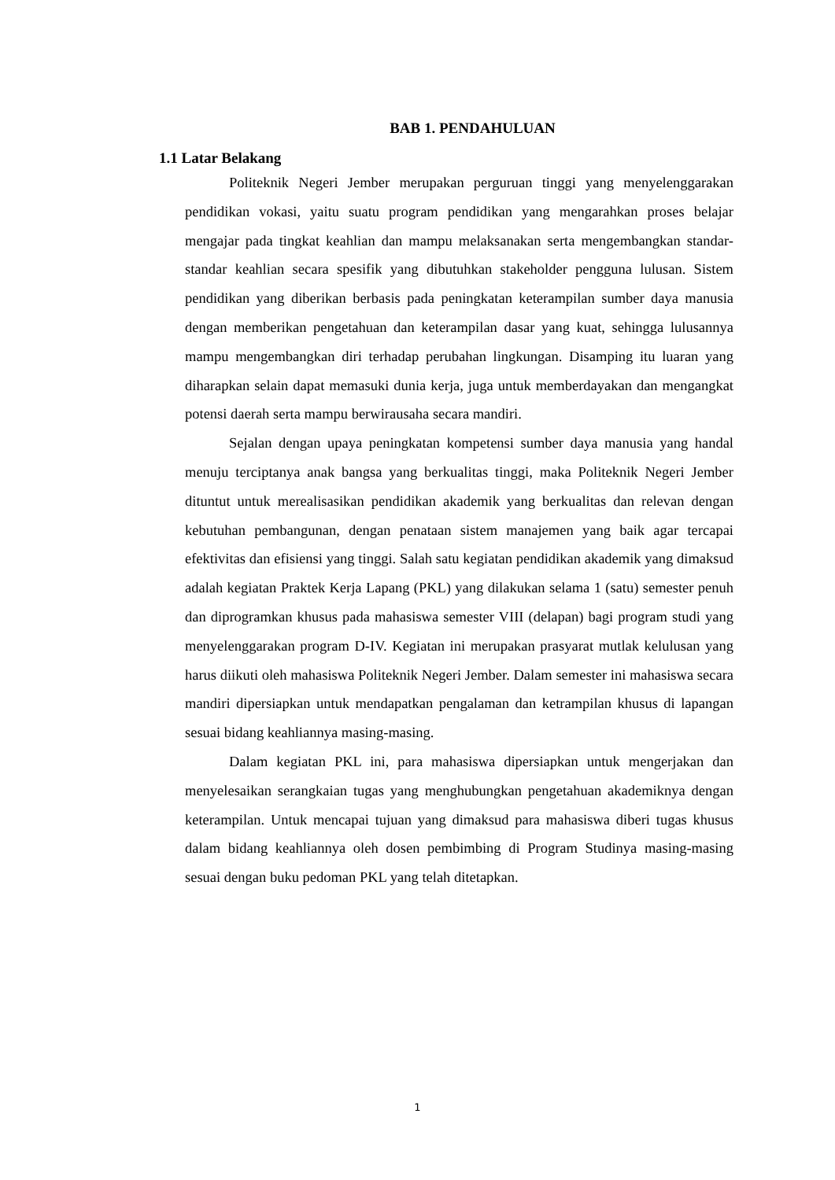BAB 1. PENDAHULUAN
1.1 Latar Belakang
Politeknik Negeri Jember merupakan perguruan tinggi yang menyelenggarakan pendidikan vokasi, yaitu suatu program pendidikan yang mengarahkan proses belajar mengajar pada tingkat keahlian dan mampu melaksanakan serta mengembangkan standar- standar keahlian secara spesifik yang dibutuhkan stakeholder pengguna lulusan. Sistem pendidikan yang diberikan berbasis pada peningkatan keterampilan sumber daya manusia dengan memberikan pengetahuan dan keterampilan dasar yang kuat, sehingga lulusannya mampu mengembangkan diri terhadap perubahan lingkungan. Disamping itu luaran yang diharapkan selain dapat memasuki dunia kerja, juga untuk memberdayakan dan mengangkat potensi daerah serta mampu berwirausaha secara mandiri.
Sejalan dengan upaya peningkatan kompetensi sumber daya manusia yang handal menuju terciptanya anak bangsa yang berkualitas tinggi, maka Politeknik Negeri Jember dituntut untuk merealisasikan pendidikan akademik yang berkualitas dan relevan dengan kebutuhan pembangunan, dengan penataan sistem manajemen yang baik agar tercapai efektivitas dan efisiensi yang tinggi. Salah satu kegiatan pendidikan akademik yang dimaksud adalah kegiatan Praktek Kerja Lapang (PKL) yang dilakukan selama 1 (satu) semester penuh dan diprogramkan khusus pada mahasiswa semester VIII (delapan) bagi program studi yang menyelenggarakan program D-IV. Kegiatan ini merupakan prasyarat mutlak kelulusan yang harus diikuti oleh mahasiswa Politeknik Negeri Jember. Dalam semester ini mahasiswa secara mandiri dipersiapkan untuk mendapatkan pengalaman dan ketrampilan khusus di lapangan sesuai bidang keahliannya masing-masing.
Dalam kegiatan PKL ini, para mahasiswa dipersiapkan untuk mengerjakan dan menyelesaikan serangkaian tugas yang menghubungkan pengetahuan akademiknya dengan keterampilan. Untuk mencapai tujuan yang dimaksud para mahasiswa diberi tugas khusus dalam bidang keahliannya oleh dosen pembimbing di Program Studinya masing-masing sesuai dengan buku pedoman PKL yang telah ditetapkan.
1